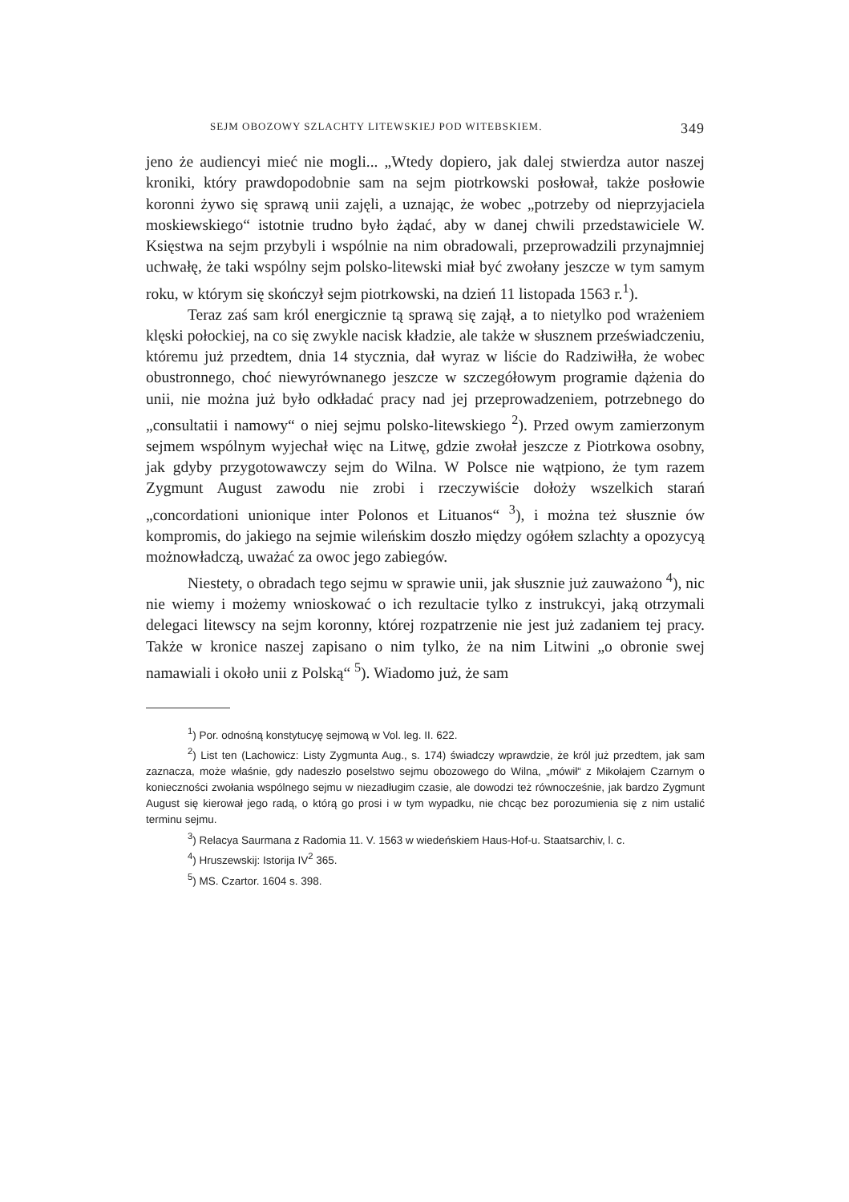SEJM OBOZOWY SZLACHTY LITEWSKIEJ POD WITEBSKIEM. 349
jeno że audiencyi mieć nie mogli... „Wtedy dopiero, jak dalej stwierdza autor naszej kroniki, który prawdopodobnie sam na sejm piotrkowski posłował, także posłowie koronni żywo się sprawą unii zajęli, a uznając, że wobec „potrzeby od nieprzyjaciela moskiewskiego“ istotnie trudno było żądać, aby w danej chwili przedstawiciele W. Księstwa na sejm przybyli i wspólnie na nim obradowali, przeprowadzili przynajmniej uchwałę, że taki wspólny sejm polsko-litewski miał być zwołany jeszcze w tym samym roku, w którym się skończył sejm piotrkowski, na dzień 11 listopada 1563 r.<sup>1</sup>).
Teraz zaś sam król energicznie tą sprawą się zajął, a to nietylko pod wrażeniem klęski połockiej, na co się zwykle nacisk kładzie, ale także w słusznem przeświadczeniu, któremu już przedtem, dnia 14 stycznia, dał wyraz w liście do Radziwiłła, że wobec obustronnego, choć niewyrównanego jeszcze w szczegółowym programie dążenia do unii, nie można już było odkładać pracy nad jej przeprowadzeniem, potrzebnego do „consultatii i namowy“ o niej sejmu polsko-litewskiego <sup>2</sup>). Przed owym zamierzonym sejmem wspólnym wyjechał więc na Litwę, gdzie zwołał jeszcze z Piotrkowa osobny, jak gdyby przygotowawczy sejm do Wilna. W Polsce nie wątpiono, że tym razem Zygmunt August zawodu nie zrobi i rzeczywiście dołoży wszelkich starań „concordationi unionique inter Polonos et Lituanos“ <sup>3</sup>), i można też słusznie ów kompromis, do jakiego na sejmie wileńskim doszło między ogółem szlachty a opozycyą możnowładczą, uważać za owoc jego zabiegów.
Niestety, o obradach tego sejmu w sprawie unii, jak słusznie już zauważono <sup>4</sup>), nic nie wiemy i możemy wnioskować o ich rezultacie tylko z instrukcyi, jaką otrzymali delegaci litewscy na sejm koronny, której rozpatrzenie nie jest już zadaniem tej pracy. Także w kronice naszej zapisano o nim tylko, że na nim Litwini „o obronie swej namawiali i około unii z Polską“ <sup>5</sup>). Wiadomo już, że sam
<sup>1</sup>) Por. odnośną konstytucyę sejmową w Vol. leg. II. 622.
<sup>2</sup>) List ten (Lachowicz: Listy Zygmunta Aug., s. 174) świadczy wprawdzie, że król już przedtem, jak sam zaznacza, może właśnie, gdy nadeszło poselstwo sejmu obozowego do Wilna, „mówił“ z Mikołajem Czarnym o konieczności zwołania wspólnego sejmu w niezadługim czasie, ale dowodzi też równocześnie, jak bardzo Zygmunt August się kierował jego radą, o którą go prosi i w tym wypadku, nie chcąc bez porozumienia się z nim ustalić terminu sejmu.
<sup>3</sup>) Relacya Saurmana z Radomia 11. V. 1563 w wiedeńskiem Haus-Hof-u. Staatsarchiv, l. c.
<sup>4</sup>) Hruszewskij: Istorija IV<sup>2</sup> 365.
<sup>5</sup>) MS. Czartor. 1604 s. 398.